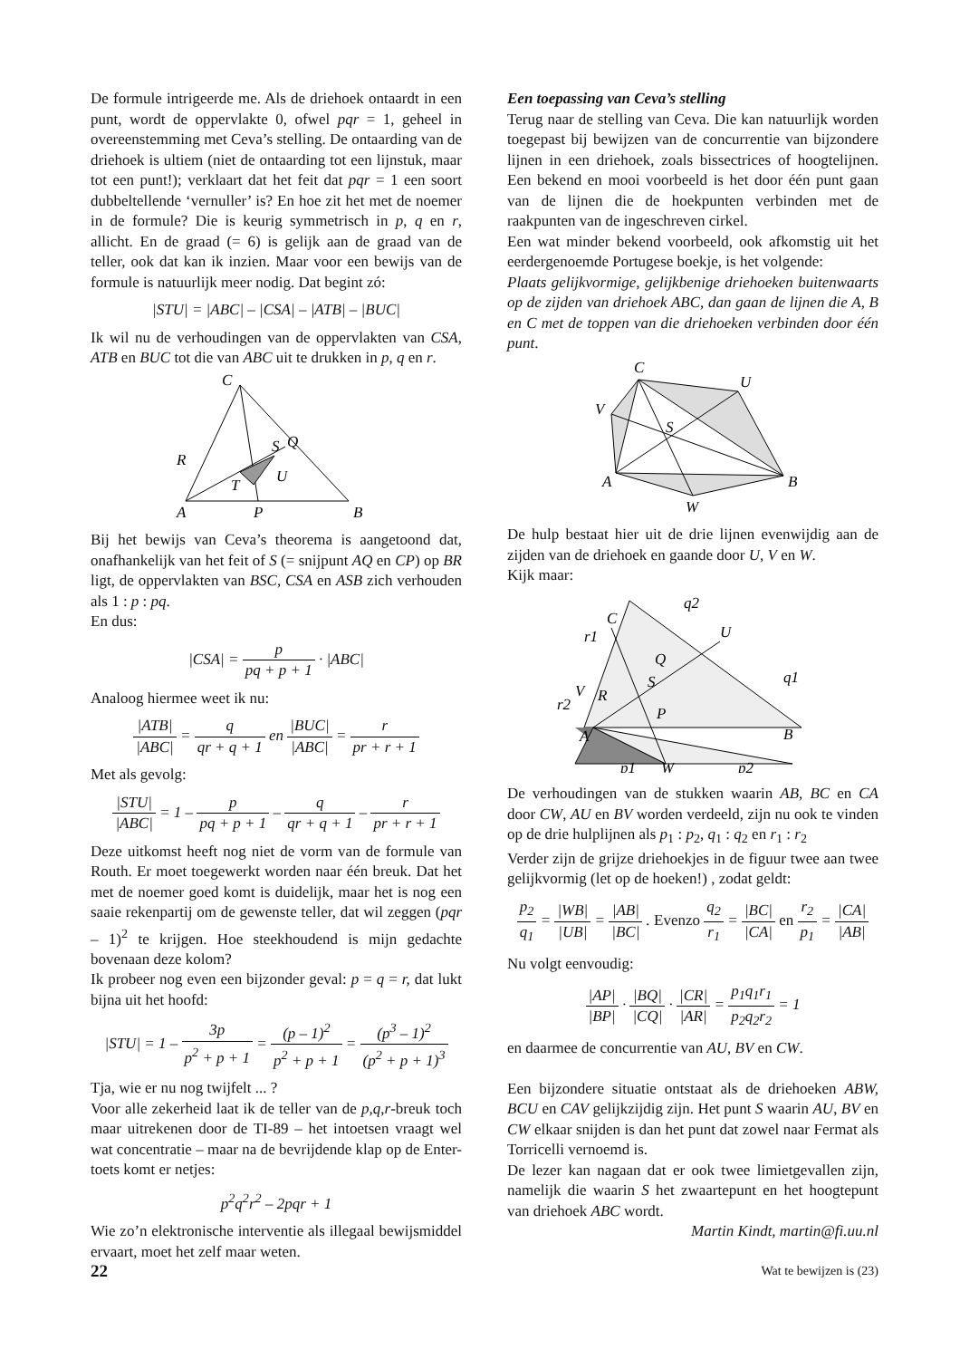De formule intrigeerde me. Als de driehoek ontaardt in een punt, wordt de oppervlakte 0, ofwel pqr = 1, geheel in overeenstemming met Ceva’s stelling. De ontaarding van de driehoek is ultiem (niet de ontaarding tot een lijnstuk, maar tot een punt!); verklaart dat het feit dat pqr = 1 een soort dubbeltellende ‘vernuller’ is? En hoe zit het met de noemer in de formule? Die is keurig symmetrisch in p, q en r, allicht. En de graad (= 6) is gelijk aan de graad van de teller, ook dat kan ik inzien. Maar voor een bewijs van de formule is natuurlijk meer nodig. Dat begint zó:
|STU| = |ABC| – |CSA| – |ATB| – |BUC|
Ik wil nu de verhoudingen van de oppervlakten van CSA, ATB en BUC tot die van ABC uit te drukken in p, q en r.
C
A
B
P
Q
R
S
T
U
Bij het bewijs van Ceva’s theorema is aangetoond dat, onafhankelijk van het feit of S (= snijpunt AQ en CP) op BR ligt, de oppervlakten van BSC, CSA en ASB zich verhouden als 1 : p : pq.
En dus:
|CSA| = p pq + p + 1 · |ABC|
Analoog hiermee weet ik nu:
|ATB| |ABC| = q qr + q + 1 en |BUC| |ABC| = r pr + r + 1
Met als gevolg:
|STU| |ABC| = 1 – p pq + p + 1 – q qr + q + 1 – r pr + r + 1
Deze uitkomst heeft nog niet de vorm van de formule van Routh. Er moet toegewerkt worden naar één breuk. Dat het met de noemer goed komt is duidelijk, maar het is nog een saaie rekenpartij om de gewenste teller, dat wil zeggen (pqr – 1)<sup>2</sup> te krijgen. Hoe steekhoudend is mijn gedachte bovenaan deze kolom?
Ik probeer nog even een bijzonder geval: p = q = r, dat lukt bijna uit het hoofd:
|STU| = 1 – 3p p<sup>2</sup> + p + 1 = (p – 1)<sup>2</sup> p<sup>2</sup> + p + 1 = (p<sup>3</sup> – 1)<sup>2</sup> (p<sup>2</sup> + p + 1)<sup>3</sup>
Tja, wie er nu nog twijfelt ... ?
Voor alle zekerheid laat ik de teller van de p,q,r-breuk toch maar uitrekenen door de TI-89 – het intoetsen vraagt wel wat concentratie – maar na de bevrijdende klap op de Enter-toets komt er netjes:
p<sup>2</sup>q<sup>2</sup>r<sup>2</sup> – 2pqr + 1
Wie zo’n elektronische interventie als illegaal bewijsmiddel ervaart, moet het zelf maar weten.
Een toepassing van Ceva’s stelling
Terug naar de stelling van Ceva. Die kan natuurlijk worden toegepast bij bewijzen van de concurrentie van bijzondere lijnen in een driehoek, zoals bissectrices of hoogtelijnen. Een bekend en mooi voorbeeld is het door één punt gaan van de lijnen die de hoekpunten verbinden met de raakpunten van de ingeschreven cirkel.
Een wat minder bekend voorbeeld, ook afkomstig uit het eerdergenoemde Portugese boekje, is het volgende:
Plaats gelijkvormige, gelijkbenige driehoeken buitenwaarts op de zijden van driehoek ABC, dan gaan de lijnen die A, B en C met de toppen van die driehoeken verbinden door één punt.
C
U
V
S
A
B
W
De hulp bestaat hier uit de drie lijnen evenwijdig aan de zijden van de driehoek en gaande door U, V en W.
Kijk maar:
C
U
V
S
Q
R
P
A
B
W
q2
q1
r1
r2
p1
p2
De verhoudingen van de stukken waarin AB, BC en CA door CW, AU en BV worden verdeeld, zijn nu ook te vinden op de drie hulplijnen als p<sub>1</sub> : p<sub>2</sub>, q<sub>1</sub> : q<sub>2</sub> en r<sub>1</sub> : r<sub>2</sub>
Verder zijn de grijze driehoekjes in de figuur twee aan twee gelijkvormig (let op de hoeken!) , zodat geldt:
p<sub>2</sub> q<sub>1</sub> = |WB| |UB| = |AB| |BC| . Evenzo q<sub>2</sub> r<sub>1</sub> = |BC| |CA| en r<sub>2</sub> p<sub>1</sub> = |CA| |AB|
Nu volgt eenvoudig:
|AP| |BP| · |BQ| |CQ| · |CR| |AR| = p<sub>1</sub>q<sub>1</sub>r<sub>1</sub> p<sub>2</sub>q<sub>2</sub>r<sub>2</sub> = 1
en daarmee de concurrentie van AU, BV en CW.
Een bijzondere situatie ontstaat als de driehoeken ABW, BCU en CAV gelijkzijdig zijn. Het punt S waarin AU, BV en CW elkaar snijden is dan het punt dat zowel naar Fermat als Torricelli vernoemd is.
De lezer kan nagaan dat er ook twee limietgevallen zijn, namelijk die waarin S het zwaartepunt en het hoogtepunt van driehoek ABC wordt.
Martin Kindt, martin@fi.uu.nl
22 Wat te bewijzen is (23)